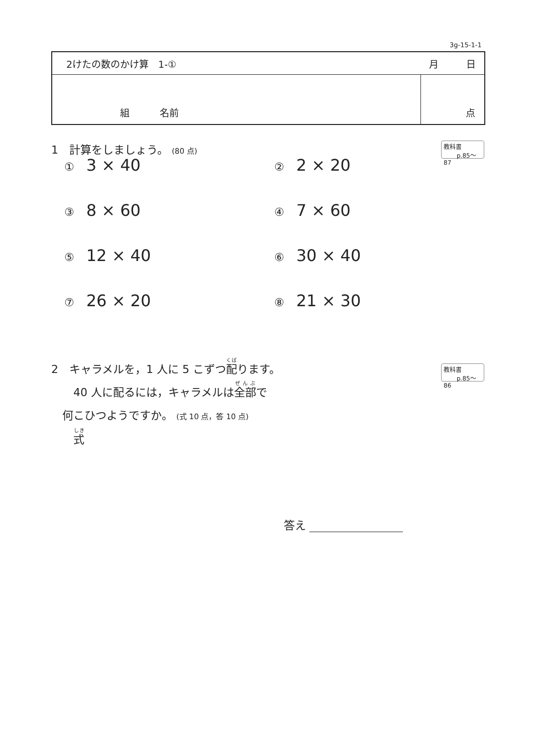3g-15-1-1
| 2けたの数のかけ算 1-① | 月 日 |
| 組 名前 | 点 |
1　計算をしましょう。 (80 点)
教科書
p.85〜87
① 3 × 40
② 2 × 20
③ 8 × 60
④ 7 × 60
⑤ 12 × 40
⑥ 30 × 40
⑦ 26 × 20
⑧ 21 × 30
2　キャラメルを，1 人に 5 こずつ配ります。
　　40 人に配るには，キャラメルは全部で
　何こひつようですか。 (式 10 点，答 10 点)
　　式
教科書
p.85〜86
答え